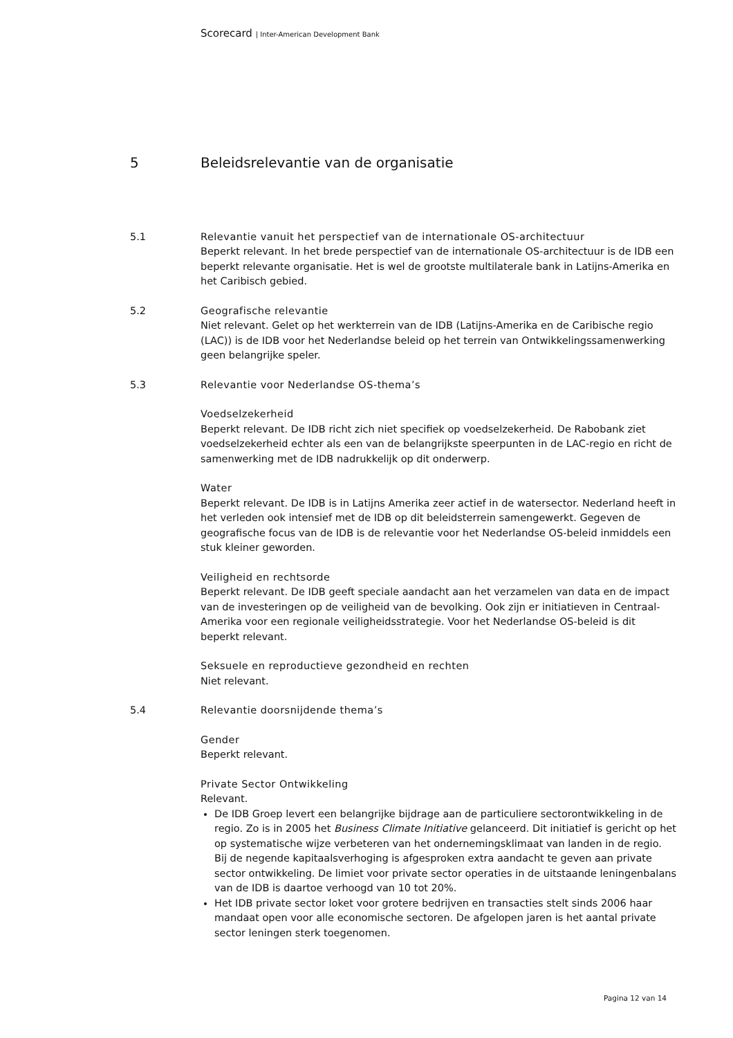Scorecard | Inter-American Development Bank
5 Beleidsrelevantie van de organisatie
5.1 Relevantie vanuit het perspectief van de internationale OS-architectuur
Beperkt relevant. In het brede perspectief van de internationale OS-architectuur is de IDB een beperkt relevante organisatie. Het is wel de grootste multilaterale bank in Latijns-Amerika en het Caribisch gebied.
5.2 Geografische relevantie
Niet relevant. Gelet op het werkterrein van de IDB (Latijns-Amerika en de Caribische regio (LAC)) is de IDB voor het Nederlandse beleid op het terrein van Ontwikkelingssamenwerking geen belangrijke speler.
5.3 Relevantie voor Nederlandse OS-thema’s
Voedselzekerheid
Beperkt relevant. De IDB richt zich niet specifiek op voedselzekerheid. De Rabobank ziet voedselzekerheid echter als een van de belangrijkste speerpunten in de LAC-regio en richt de samenwerking met de IDB nadrukkelijk op dit onderwerp.
Water
Beperkt relevant. De IDB is in Latijns Amerika zeer actief in de watersector. Nederland heeft in het verleden ook intensief met de IDB op dit beleidsterrein samengewerkt. Gegeven de geografische focus van de IDB is de relevantie voor het Nederlandse OS-beleid inmiddels een stuk kleiner geworden.
Veiligheid en rechtsorde
Beperkt relevant. De IDB geeft speciale aandacht aan het verzamelen van data en de impact van de investeringen op de veiligheid van de bevolking. Ook zijn er initiatieven in Centraal-Amerika voor een regionale veiligheidsstrategie. Voor het Nederlandse OS-beleid is dit beperkt relevant.
Seksuele en reproductieve gezondheid en rechten
Niet relevant.
5.4 Relevantie doorsnijdende thema’s
Gender
Beperkt relevant.
Private Sector Ontwikkeling
Relevant.
De IDB Groep levert een belangrijke bijdrage aan de particuliere sectorontwikkeling in de regio. Zo is in 2005 het Business Climate Initiative gelanceerd. Dit initiatief is gericht op het op systematische wijze verbeteren van het ondernemingsklimaat van landen in de regio. Bij de negende kapitaalsverhoging is afgesproken extra aandacht te geven aan private sector ontwikkeling. De limiet voor private sector operaties in de uitstaande leningenbalans van de IDB is daartoe verhoogd van 10 tot 20%.
Het IDB private sector loket voor grotere bedrijven en transacties stelt sinds 2006 haar mandaat open voor alle economische sectoren. De afgelopen jaren is het aantal private sector leningen sterk toegenomen.
Pagina 12 van 14